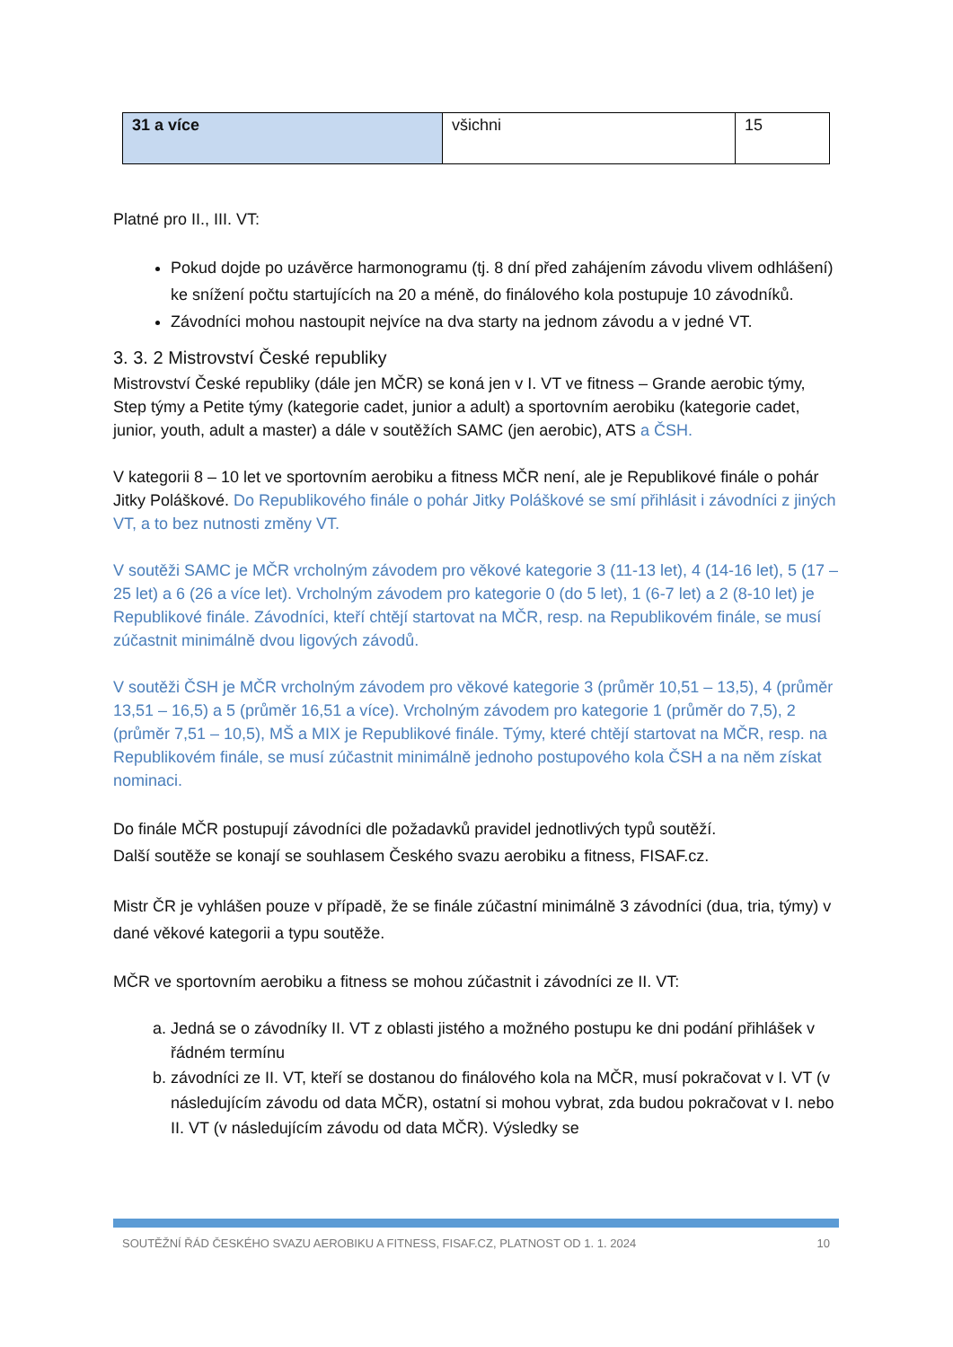| 31 a více | všichni | 15 |
Platné pro II., III. VT:
Pokud dojde po uzávěrce harmonogramu (tj. 8 dní před zahájením závodu vlivem odhlášení) ke snížení počtu startujících na 20 a méně, do finálového kola postupuje 10 závodníků.
Závodníci mohou nastoupit nejvíce na dva starty na jednom závodu a v jedné VT.
3. 3. 2 Mistrovství České republiky
Mistrovství České republiky (dále jen MČR) se koná jen v I. VT ve fitness – Grande aerobic týmy, Step týmy a Petite týmy (kategorie cadet, junior a adult) a sportovním aerobiku (kategorie cadet, junior, youth, adult a master) a dále v soutěžích SAMC (jen aerobic), ATS a ČSH.
V kategorii 8 – 10 let ve sportovním aerobiku a fitness MČR není, ale je Republikové finále o pohár Jitky Poláškové. Do Republikového finále o pohár Jitky Poláškové se smí přihlásit i závodníci z jiných VT, a to bez nutnosti změny VT.
V soutěži SAMC je MČR vrcholným závodem pro věkové kategorie 3 (11-13 let), 4 (14-16 let), 5 (17 – 25 let) a 6 (26 a více let). Vrcholným závodem pro kategorie 0 (do 5 let), 1 (6-7 let) a 2 (8-10 let) je Republikové finále. Závodníci, kteří chtějí startovat na MČR, resp. na Republikovém finále, se musí zúčastnit minimálně dvou ligových závodů.
V soutěži ČSH je MČR vrcholným závodem pro věkové kategorie 3 (průměr 10,51 – 13,5), 4 (průměr 13,51 – 16,5) a 5 (průměr 16,51 a více). Vrcholným závodem pro kategorie 1 (průměr do 7,5), 2 (průměr 7,51 – 10,5), MŠ a MIX je Republikové finále. Týmy, které chtějí startovat na MČR, resp. na Republikovém finále, se musí zúčastnit minimálně jednoho postupového kola ČSH a na něm získat nominaci.
Do finále MČR postupují závodníci dle požadavků pravidel jednotlivých typů soutěží.
Další soutěže se konají se souhlasem Českého svazu aerobiku a fitness, FISAF.cz.
Mistr ČR je vyhlášen pouze v případě, že se finále zúčastní minimálně 3 závodníci (dua, tria, týmy) v dané věkové kategorii a typu soutěže.
MČR ve sportovním aerobiku a fitness se mohou zúčastnit i závodníci ze II. VT:
a. Jedná se o závodníky II. VT z oblasti jistého a možného postupu ke dni podání přihlášek v řádném termínu
b. závodníci ze II. VT, kteří se dostanou do finálového kola na MČR, musí pokračovat v I. VT (v následujícím závodu od data MČR), ostatní si mohou vybrat, zda budou pokračovat v I. nebo II. VT (v následujícím závodu od data MČR). Výsledky se
SOUTĚŽNÍ ŘÁD ČESKÉHO SVAZU AEROBIKU A FITNESS, FISAF.CZ, PLATNOST OD 1. 1. 2024 10